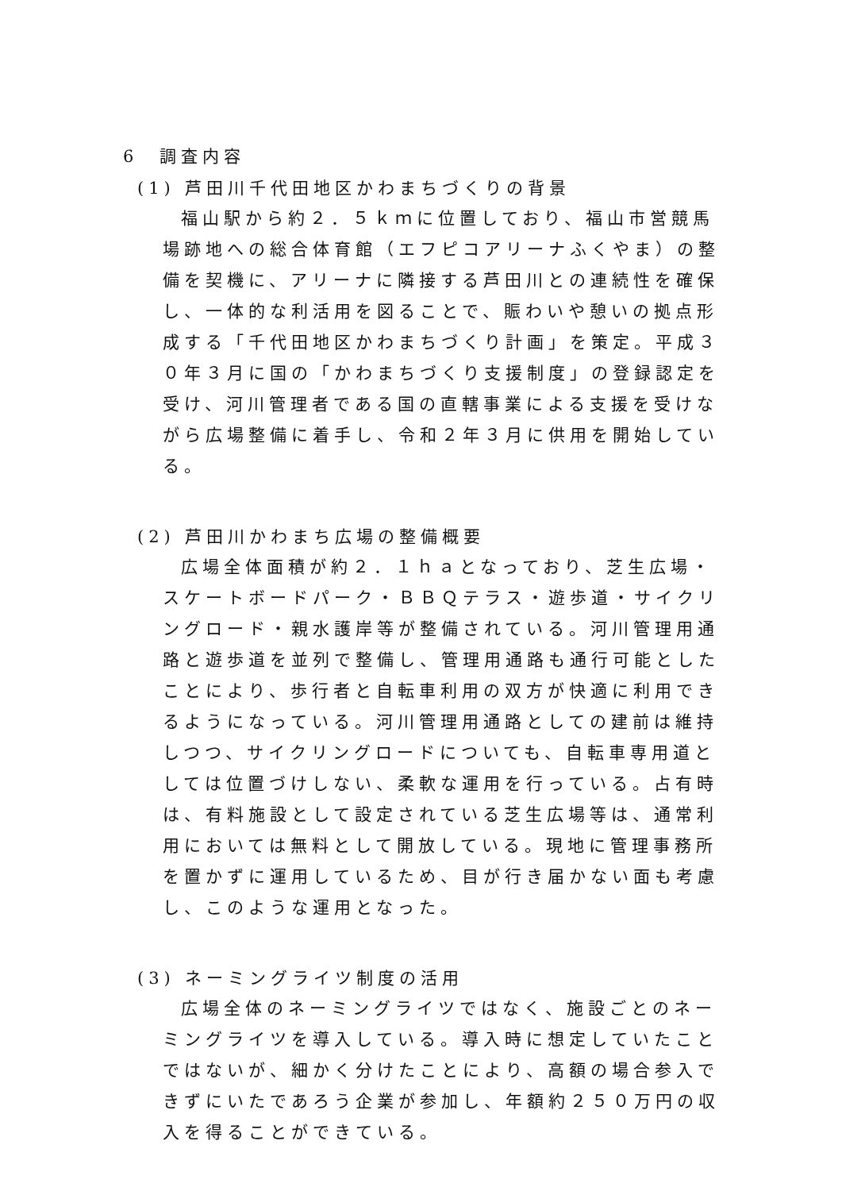6　調査内容
(1) 芦田川千代田地区かわまちづくりの背景
福山駅から約２．５ｋｍに位置しており、福山市営競馬場跡地への総合体育館（エフピコアリーナふくやま）の整備を契機に、アリーナに隣接する芦田川との連続性を確保し、一体的な利活用を図ることで、賑わいや憩いの拠点形成する「千代田地区かわまちづくり計画」を策定。平成３０年３月に国の「かわまちづくり支援制度」の登録認定を受け、河川管理者である国の直轄事業による支援を受けながら広場整備に着手し、令和２年３月に供用を開始している。
(2) 芦田川かわまち広場の整備概要
広場全体面積が約２．１ｈａとなっており、芝生広場・スケートボードパーク・ＢＢＱテラス・遊歩道・サイクリングロード・親水護岸等が整備されている。河川管理用通路と遊歩道を並列で整備し、管理用通路も通行可能としたことにより、歩行者と自転車利用の双方が快適に利用できるようになっている。河川管理用通路としての建前は維持しつつ、サイクリングロードについても、自転車専用道としては位置づけしない、柔軟な運用を行っている。占有時は、有料施設として設定されている芝生広場等は、通常利用においては無料として開放している。現地に管理事務所を置かずに運用しているため、目が行き届かない面も考慮し、このような運用となった。
(3) ネーミングライツ制度の活用
広場全体のネーミングライツではなく、施設ごとのネーミングライツを導入している。導入時に想定していたことではないが、細かく分けたことにより、高額の場合参入できずにいたであろう企業が参加し、年額約２５０万円の収入を得ることができている。